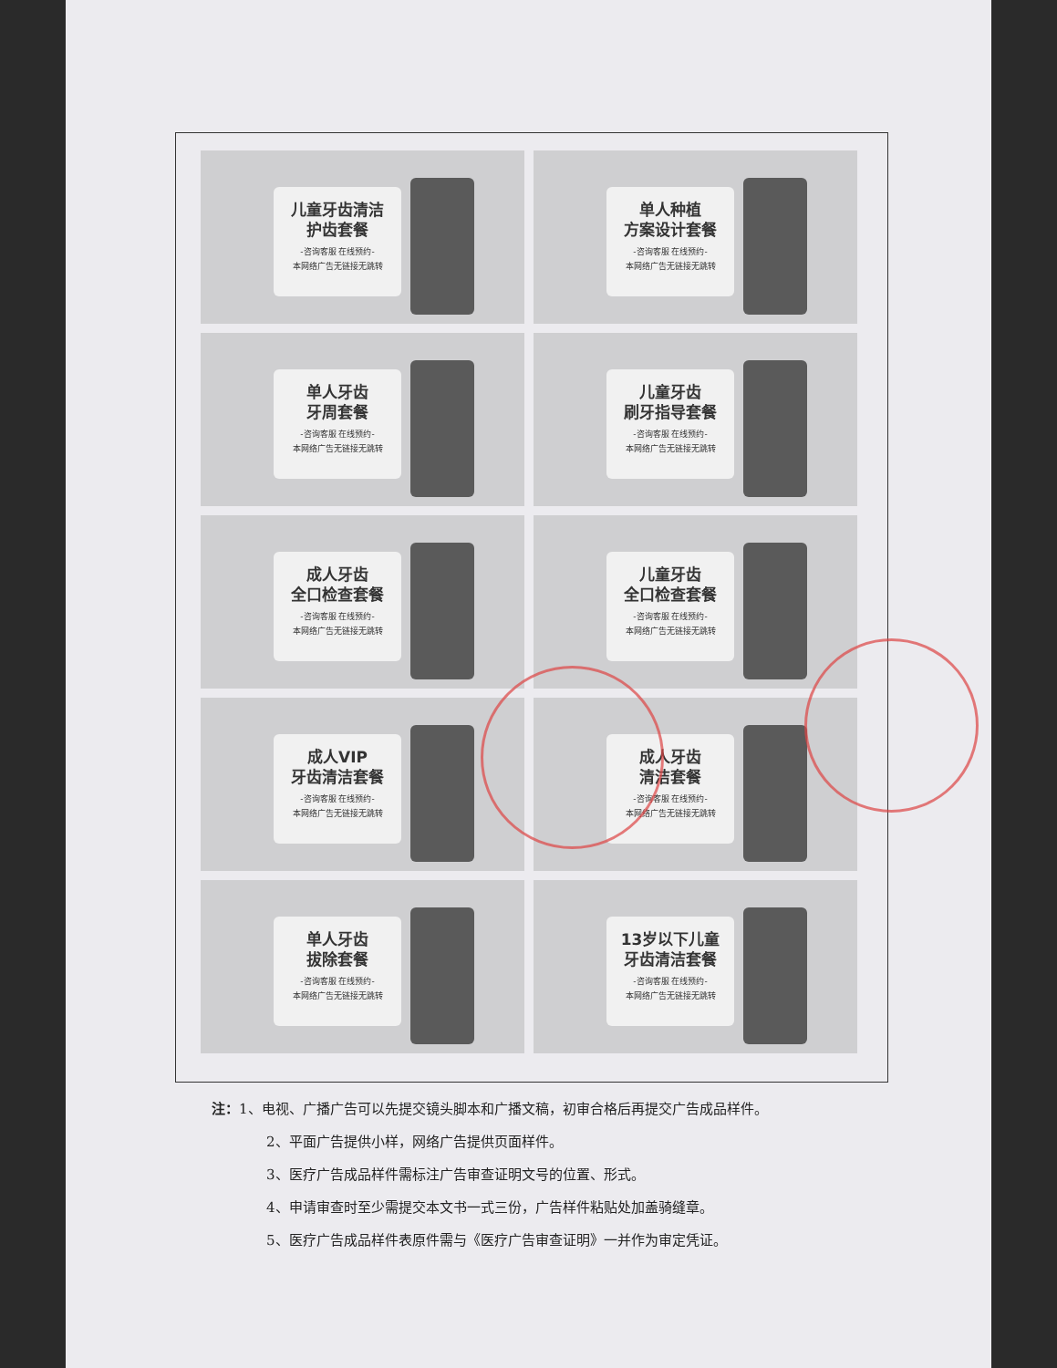儿童牙齿清洁
护齿套餐
-咨询客服 在线预约-
本网络广告无链接无跳转
单人种植
方案设计套餐
-咨询客服 在线预约-
本网络广告无链接无跳转
单人牙齿
牙周套餐
-咨询客服 在线预约-
本网络广告无链接无跳转
儿童牙齿
刷牙指导套餐
-咨询客服 在线预约-
本网络广告无链接无跳转
成人牙齿
全口检查套餐
-咨询客服 在线预约-
本网络广告无链接无跳转
儿童牙齿
全口检查套餐
-咨询客服 在线预约-
本网络广告无链接无跳转
成人VIP
牙齿清洁套餐
-咨询客服 在线预约-
本网络广告无链接无跳转
成人牙齿
清洁套餐
-咨询客服 在线预约-
本网络广告无链接无跳转
单人牙齿
拔除套餐
-咨询客服 在线预约-
本网络广告无链接无跳转
13岁以下儿童
牙齿清洁套餐
-咨询客服 在线预约-
本网络广告无链接无跳转
注：1、电视、广播广告可以先提交镜头脚本和广播文稿，初审合格后再提交广告成品样件。
2、平面广告提供小样，网络广告提供页面样件。
3、医疗广告成品样件需标注广告审查证明文号的位置、形式。
4、申请审查时至少需提交本文书一式三份，广告样件粘贴处加盖骑缝章。
5、医疗广告成品样件表原件需与《医疗广告审查证明》一并作为审定凭证。